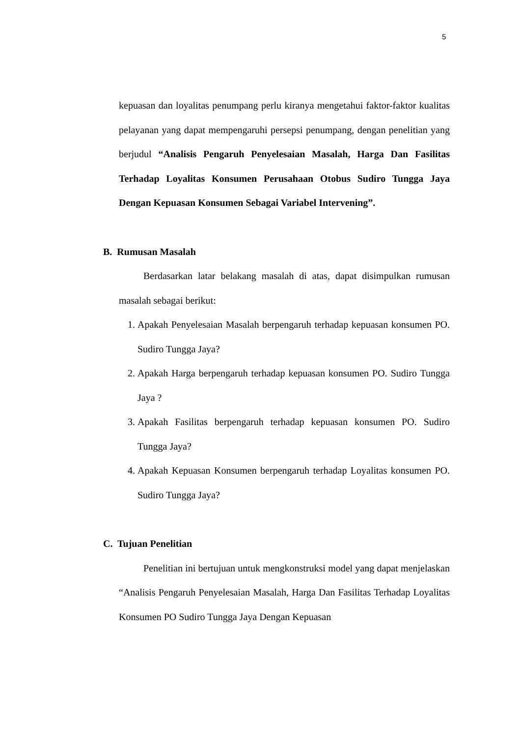5
kepuasan dan loyalitas penumpang perlu kiranya mengetahui faktor-faktor kualitas pelayanan yang dapat mempengaruhi persepsi penumpang, dengan penelitian yang berjudul “Analisis Pengaruh Penyelesaian Masalah, Harga Dan Fasilitas Terhadap Loyalitas Konsumen Perusahaan Otobus Sudiro Tungga Jaya Dengan Kepuasan Konsumen Sebagai Variabel Intervening”.
B. Rumusan Masalah
Berdasarkan latar belakang masalah di atas, dapat disimpulkan rumusan masalah sebagai berikut:
1. Apakah Penyelesaian Masalah berpengaruh terhadap kepuasan konsumen PO. Sudiro Tungga Jaya?
2. Apakah Harga berpengaruh terhadap kepuasan konsumen PO. Sudiro Tungga Jaya ?
3. Apakah Fasilitas berpengaruh terhadap kepuasan konsumen PO. Sudiro Tungga Jaya?
4. Apakah Kepuasan Konsumen berpengaruh terhadap Loyalitas konsumen PO. Sudiro Tungga Jaya?
C. Tujuan Penelitian
Penelitian ini bertujuan untuk mengkonstruksi model yang dapat menjelaskan “Analisis Pengaruh Penyelesaian Masalah, Harga Dan Fasilitas Terhadap Loyalitas Konsumen PO Sudiro Tungga Jaya Dengan Kepuasan